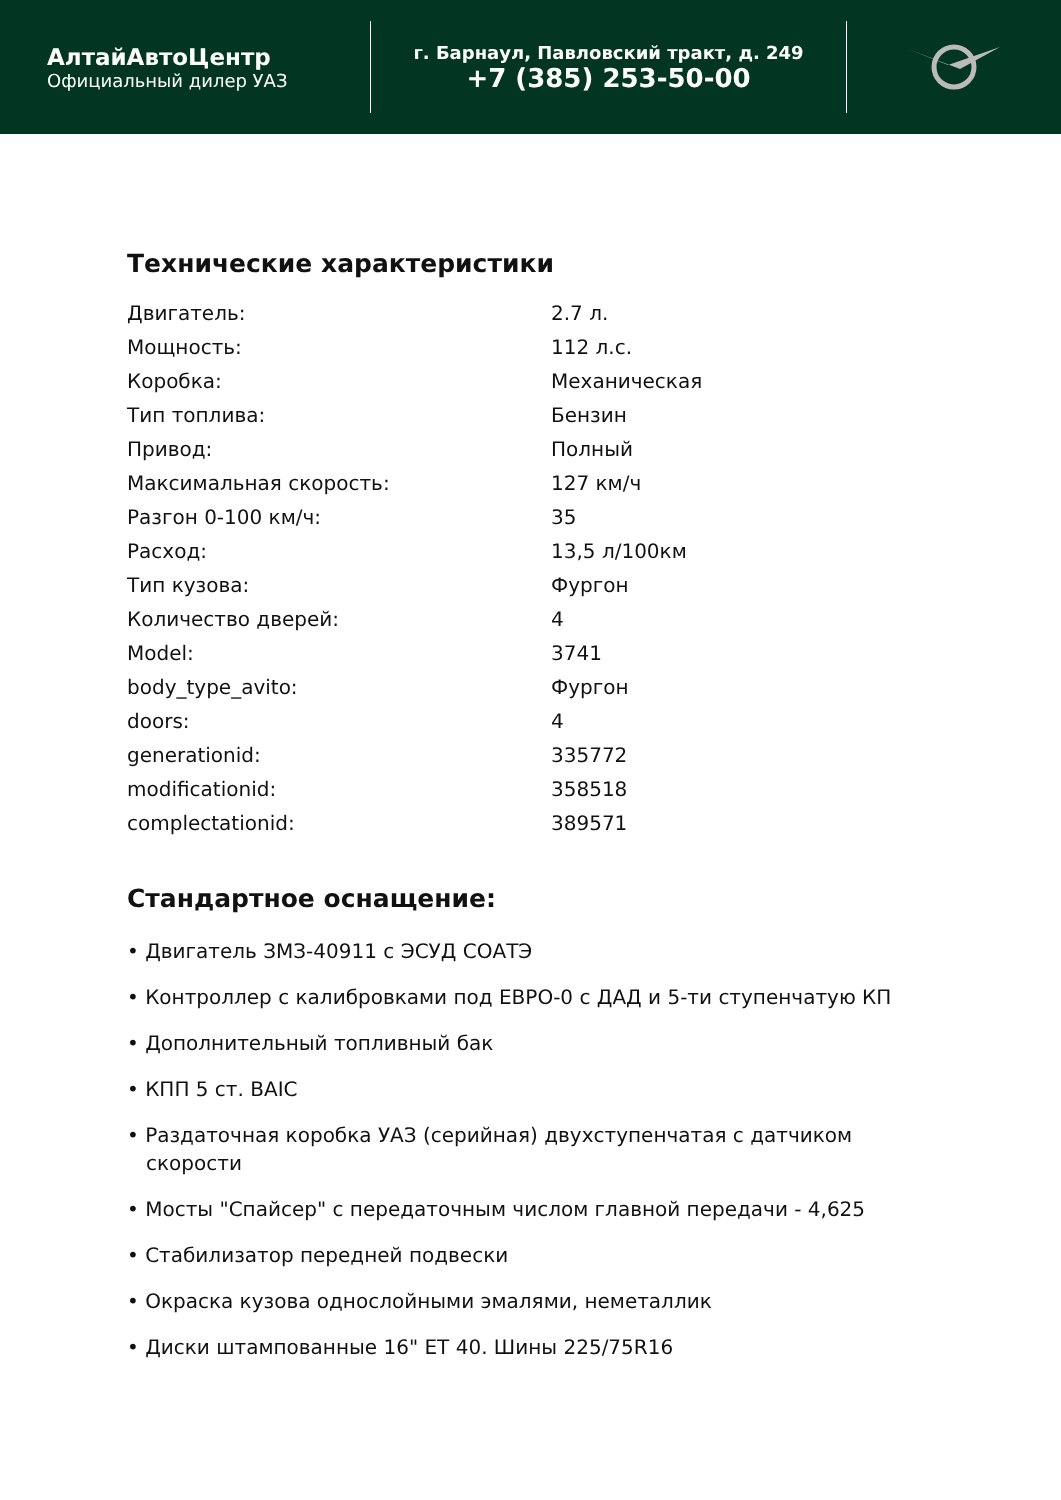АлтайАвтоЦентр
Официальный дилер УАЗ
г. Барнаул, Павловский тракт, д. 249
+7 (385) 253-50-00
Технические характеристики
| Двигатель: | 2.7 л. |
| Мощность: | 112 л.с. |
| Коробка: | Механическая |
| Тип топлива: | Бензин |
| Привод: | Полный |
| Максимальная скорость: | 127 км/ч |
| Разгон 0-100 км/ч: | 35 |
| Расход: | 13,5 л/100км |
| Тип кузова: | Фургон |
| Количество дверей: | 4 |
| Model: | 3741 |
| body_type_avito: | Фургон |
| doors: | 4 |
| generationid: | 335772 |
| modificationid: | 358518 |
| complectationid: | 389571 |
Стандартное оснащение:
• Двигатель ЗМЗ-40911 с ЭСУД СОАТЭ
• Контроллер с калибровками под ЕВРО-0 с ДАД и 5-ти ступенчатую КП
• Дополнительный топливный бак
• КПП 5 ст. BAIC
• Раздаточная коробка УАЗ (серийная) двухступенчатая с датчиком скорости
• Мосты "Спайсер" с передаточным числом главной передачи - 4,625
• Стабилизатор передней подвески
• Окраска кузова однослойными эмалями, неметаллик
• Диски штампованные 16" ET 40. Шины 225/75R16